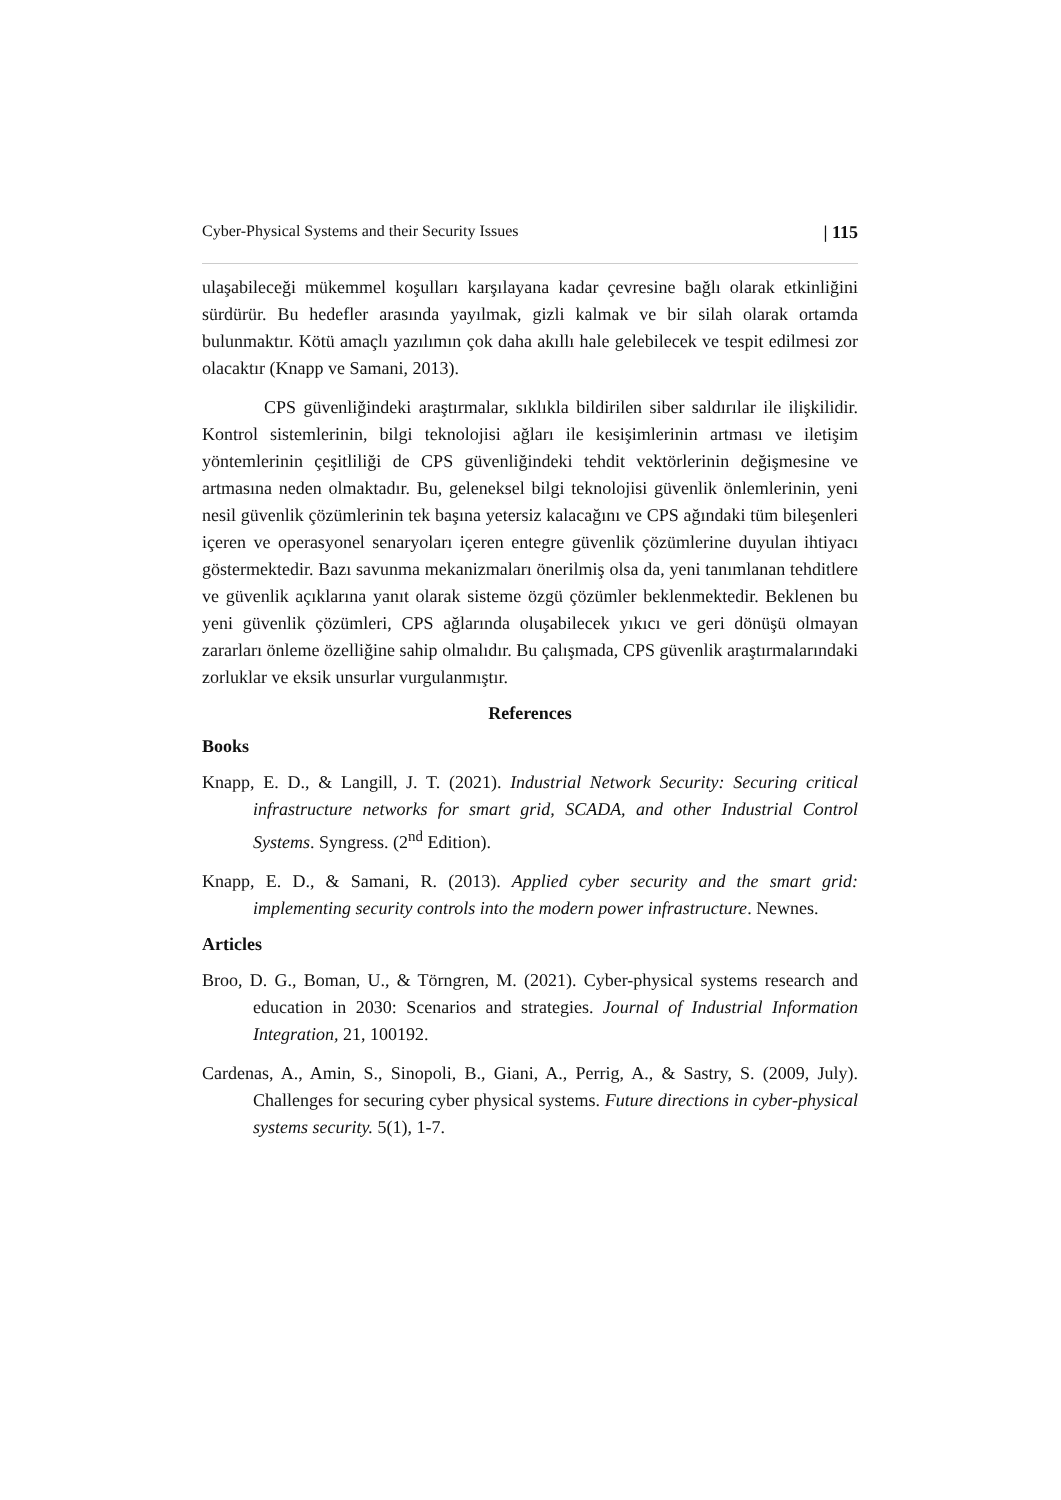Cyber-Physical Systems and their Security Issues | 115
ulaşabileceği mükemmel koşulları karşılayana kadar çevresine bağlı olarak etkinliğini sürdürür. Bu hedefler arasında yayılmak, gizli kalmak ve bir silah olarak ortamda bulunmaktır. Kötü amaçlı yazılımın çok daha akıllı hale gelebilecek ve tespit edilmesi zor olacaktır (Knapp ve Samani, 2013).
CPS güvenliğindeki araştırmalar, sıklıkla bildirilen siber saldırılar ile ilişkilidir. Kontrol sistemlerinin, bilgi teknolojisi ağları ile kesişimlerinin artması ve iletişim yöntemlerinin çeşitliliği de CPS güvenliğindeki tehdit vektörlerinin değişmesine ve artmasına neden olmaktadır. Bu, geleneksel bilgi teknolojisi güvenlik önlemlerinin, yeni nesil güvenlik çözümlerinin tek başına yetersiz kalacağını ve CPS ağındaki tüm bileşenleri içeren ve operasyonel senaryoları içeren entegre güvenlik çözümlerine duyulan ihtiyacı göstermektedir. Bazı savunma mekanizmaları önerilmiş olsa da, yeni tanımlanan tehditlere ve güvenlik açıklarına yanıt olarak sisteme özgü çözümler beklenmektedir. Beklenen bu yeni güvenlik çözümleri, CPS ağlarında oluşabilecek yıkıcı ve geri dönüşü olmayan zararları önleme özelliğine sahip olmalıdır. Bu çalışmada, CPS güvenlik araştırmalarındaki zorluklar ve eksik unsurlar vurgulanmıştır.
References
Books
Knapp, E. D., & Langill, J. T. (2021). Industrial Network Security: Securing critical infrastructure networks for smart grid, SCADA, and other Industrial Control Systems. Syngress. (2<sup>nd</sup> Edition).
Knapp, E. D., & Samani, R. (2013). Applied cyber security and the smart grid: implementing security controls into the modern power infrastructure. Newnes.
Articles
Broo, D. G., Boman, U., & Törngren, M. (2021). Cyber-physical systems research and education in 2030: Scenarios and strategies. Journal of Industrial Information Integration, 21, 100192.
Cardenas, A., Amin, S., Sinopoli, B., Giani, A., Perrig, A., & Sastry, S. (2009, July). Challenges for securing cyber physical systems. Future directions in cyber-physical systems security. 5(1), 1-7.